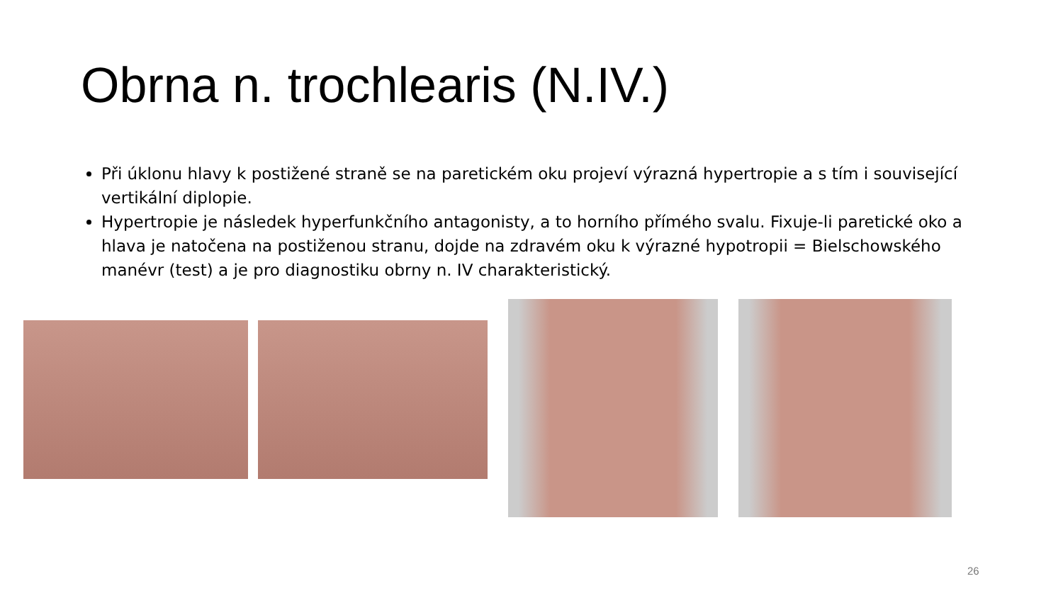Obrna n. trochlearis (N.IV.)
Při úklonu hlavy k postižené straně se na paretickém oku projeví výrazná hypertropie a s tím i související vertikální diplopie.
Hypertropie je následek hyperfunkčního antagonisty, a to horního přímého svalu. Fixuje-li paretické oko a hlava je natočena na postiženou stranu, dojde na zdravém oku k výrazné hypotropii = Bielschowského manévr (test) a je pro diagnostiku obrny n. IV charakteristický.
26